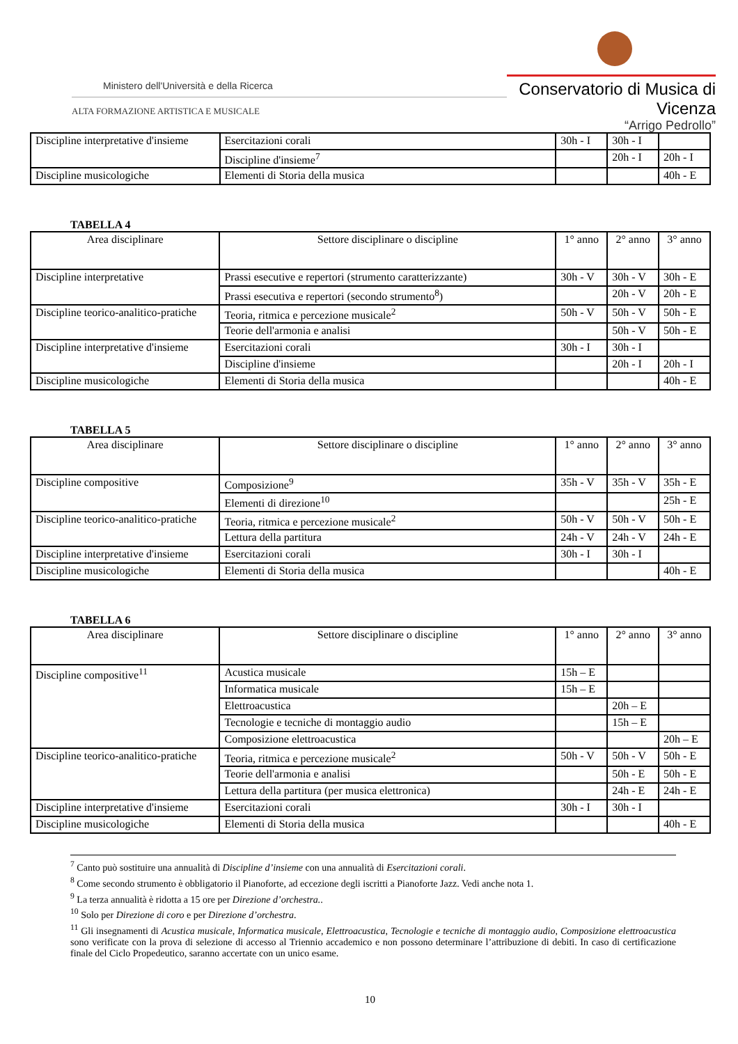Ministero dell'Università e della Ricerca
ALTA FORMAZIONE ARTISTICA E MUSICALE
Conservatorio di Musica di Vicenza
“Arrigo Pedrollo”
| Discipline interpretative d'insieme | Esercitazioni corali | 30h - I | 30h - I | |
| | Discipline d'insieme<sup>7</sup> | | 20h - I | 20h - I |
| Discipline musicologiche | Elementi di Storia della musica | | | 40h - E |
TABELLA 4
| Area disciplinare | Settore disciplinare o discipline | 1° anno | 2° anno | 3° anno |
| Discipline interpretative | Prassi esecutive e repertori (strumento caratterizzante) | 30h - V | 30h - V | 30h - E |
| | Prassi esecutiva e repertori (secondo strumento<sup>8</sup>) | | 20h - V | 20h - E |
| Discipline teorico-analitico-pratiche | Teoria, ritmica e percezione musicale<sup>2</sup> | 50h - V | 50h - V | 50h - E |
| | Teorie dell'armonia e analisi | | 50h - V | 50h - E |
| Discipline interpretative d'insieme | Esercitazioni corali | 30h - I | 30h - I | |
| | Discipline d'insieme | | 20h - I | 20h - I |
| Discipline musicologiche | Elementi di Storia della musica | | | 40h - E |
TABELLA 5
| Area disciplinare | Settore disciplinare o discipline | 1° anno | 2° anno | 3° anno |
| Discipline compositive | Composizione<sup>9</sup> | 35h - V | 35h - V | 35h - E |
| | Elementi di direzione<sup>10</sup> | | | 25h - E |
| Discipline teorico-analitico-pratiche | Teoria, ritmica e percezione musicale<sup>2</sup> | 50h - V | 50h - V | 50h - E |
| | Lettura della partitura | 24h - V | 24h - V | 24h - E |
| Discipline interpretative d'insieme | Esercitazioni corali | 30h - I | 30h - I | |
| Discipline musicologiche | Elementi di Storia della musica | | | 40h - E |
TABELLA 6
| Area disciplinare | Settore disciplinare o discipline | 1° anno | 2° anno | 3° anno |
| Discipline compositive<sup>11</sup> | Acustica musicale | 15h – E | | |
| | Informatica musicale | 15h – E | | |
| | Elettroacustica | | 20h – E | |
| | Tecnologie e tecniche di montaggio audio | | 15h – E | |
| | Composizione elettroacustica | | | 20h – E |
| Discipline teorico-analitico-pratiche | Teoria, ritmica e percezione musicale<sup>2</sup> | 50h - V | 50h - V | 50h - E |
| | Teorie dell'armonia e analisi | | 50h - E | 50h - E |
| | Lettura della partitura (per musica elettronica) | | 24h - E | 24h - E |
| Discipline interpretative d'insieme | Esercitazioni corali | 30h - I | 30h - I | |
| Discipline musicologiche | Elementi di Storia della musica | | | 40h - E |
<sup>7</sup> Canto può sostituire una annualità di Discipline d’insieme con una annualità di Esercitazioni corali.
<sup>8</sup> Come secondo strumento è obbligatorio il Pianoforte, ad eccezione degli iscritti a Pianoforte Jazz. Vedi anche nota 1.
<sup>9</sup> La terza annualità è ridotta a 15 ore per Direzione d’orchestra..
<sup>10</sup> Solo per Direzione di coro e per Direzione d’orchestra.
<sup>11</sup> Gli insegnamenti di Acustica musicale, Informatica musicale, Elettroacustica, Tecnologie e tecniche di montaggio audio, Composizione elettroacustica sono verificate con la prova di selezione di accesso al Triennio accademico e non possono determinare l’attribuzione di debiti. In caso di certificazione finale del Ciclo Propedeutico, saranno accertate con un unico esame.
10